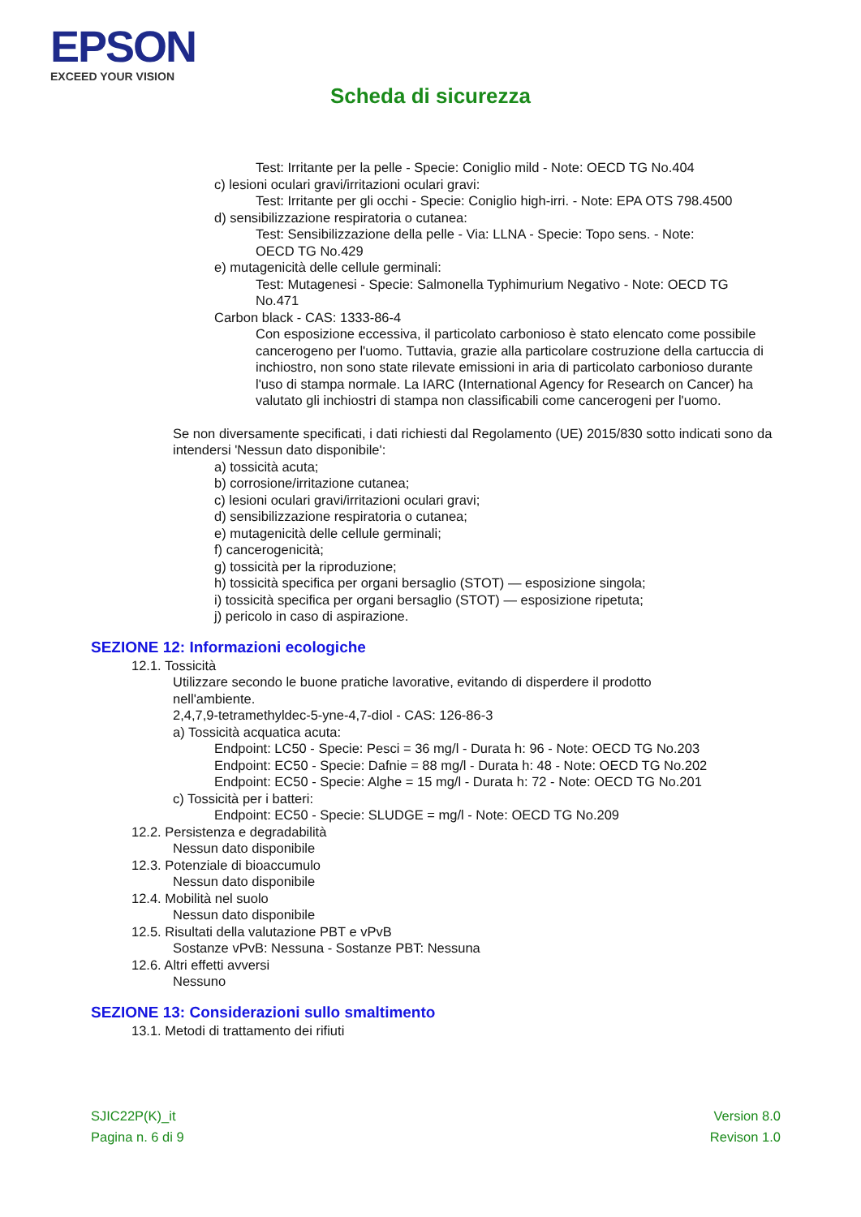EPSON
EXCEED YOUR VISION
Scheda di sicurezza
Test: Irritante per la pelle - Specie: Coniglio mild - Note: OECD TG No.404
c) lesioni oculari gravi/irritazioni oculari gravi:
Test: Irritante per gli occhi - Specie: Coniglio high-irri. - Note: EPA OTS 798.4500
d) sensibilizzazione respiratoria o cutanea:
Test: Sensibilizzazione della pelle - Via: LLNA - Specie: Topo sens. - Note:
OECD TG No.429
e) mutagenicità delle cellule germinali:
Test: Mutagenesi - Specie: Salmonella Typhimurium Negativo - Note: OECD TG
No.471
Carbon black - CAS: 1333-86-4
Con esposizione eccessiva, il particolato carbonioso è stato elencato come possibile cancerogeno per l'uomo. Tuttavia, grazie alla particolare costruzione della cartuccia di inchiostro, non sono state rilevate emissioni in aria di particolato carbonioso durante l'uso di stampa normale. La IARC (International Agency for Research on Cancer) ha valutato gli inchiostri di stampa non classificabili come cancerogeni per l'uomo.
Se non diversamente specificati, i dati richiesti dal Regolamento (UE) 2015/830 sotto indicati sono da intendersi 'Nessun dato disponibile':
a) tossicità acuta;
b) corrosione/irritazione cutanea;
c) lesioni oculari gravi/irritazioni oculari gravi;
d) sensibilizzazione respiratoria o cutanea;
e) mutagenicità delle cellule germinali;
f) cancerogenicità;
g) tossicità per la riproduzione;
h) tossicità specifica per organi bersaglio (STOT) — esposizione singola;
i) tossicità specifica per organi bersaglio (STOT) — esposizione ripetuta;
j) pericolo in caso di aspirazione.
SEZIONE 12: Informazioni ecologiche
12.1. Tossicità
Utilizzare secondo le buone pratiche lavorative, evitando di disperdere il prodotto
nell'ambiente.
2,4,7,9-tetramethyldec-5-yne-4,7-diol - CAS: 126-86-3
a) Tossicità acquatica acuta:
Endpoint: LC50 - Specie: Pesci = 36 mg/l - Durata h: 96 - Note: OECD TG No.203
Endpoint: EC50 - Specie: Dafnie = 88 mg/l - Durata h: 48 - Note: OECD TG No.202
Endpoint: EC50 - Specie: Alghe = 15 mg/l - Durata h: 72 - Note: OECD TG No.201
c) Tossicità per i batteri:
Endpoint: EC50 - Specie: SLUDGE = mg/l - Note: OECD TG No.209
12.2. Persistenza e degradabilità
Nessun dato disponibile
12.3. Potenziale di bioaccumulo
Nessun dato disponibile
12.4. Mobilità nel suolo
Nessun dato disponibile
12.5. Risultati della valutazione PBT e vPvB
Sostanze vPvB: Nessuna - Sostanze PBT: Nessuna
12.6. Altri effetti avversi
Nessuno
SEZIONE 13: Considerazioni sullo smaltimento
13.1. Metodi di trattamento dei rifiuti
SJIC22P(K)_it
Pagina n. 6 di 9
Version 8.0
Revison 1.0